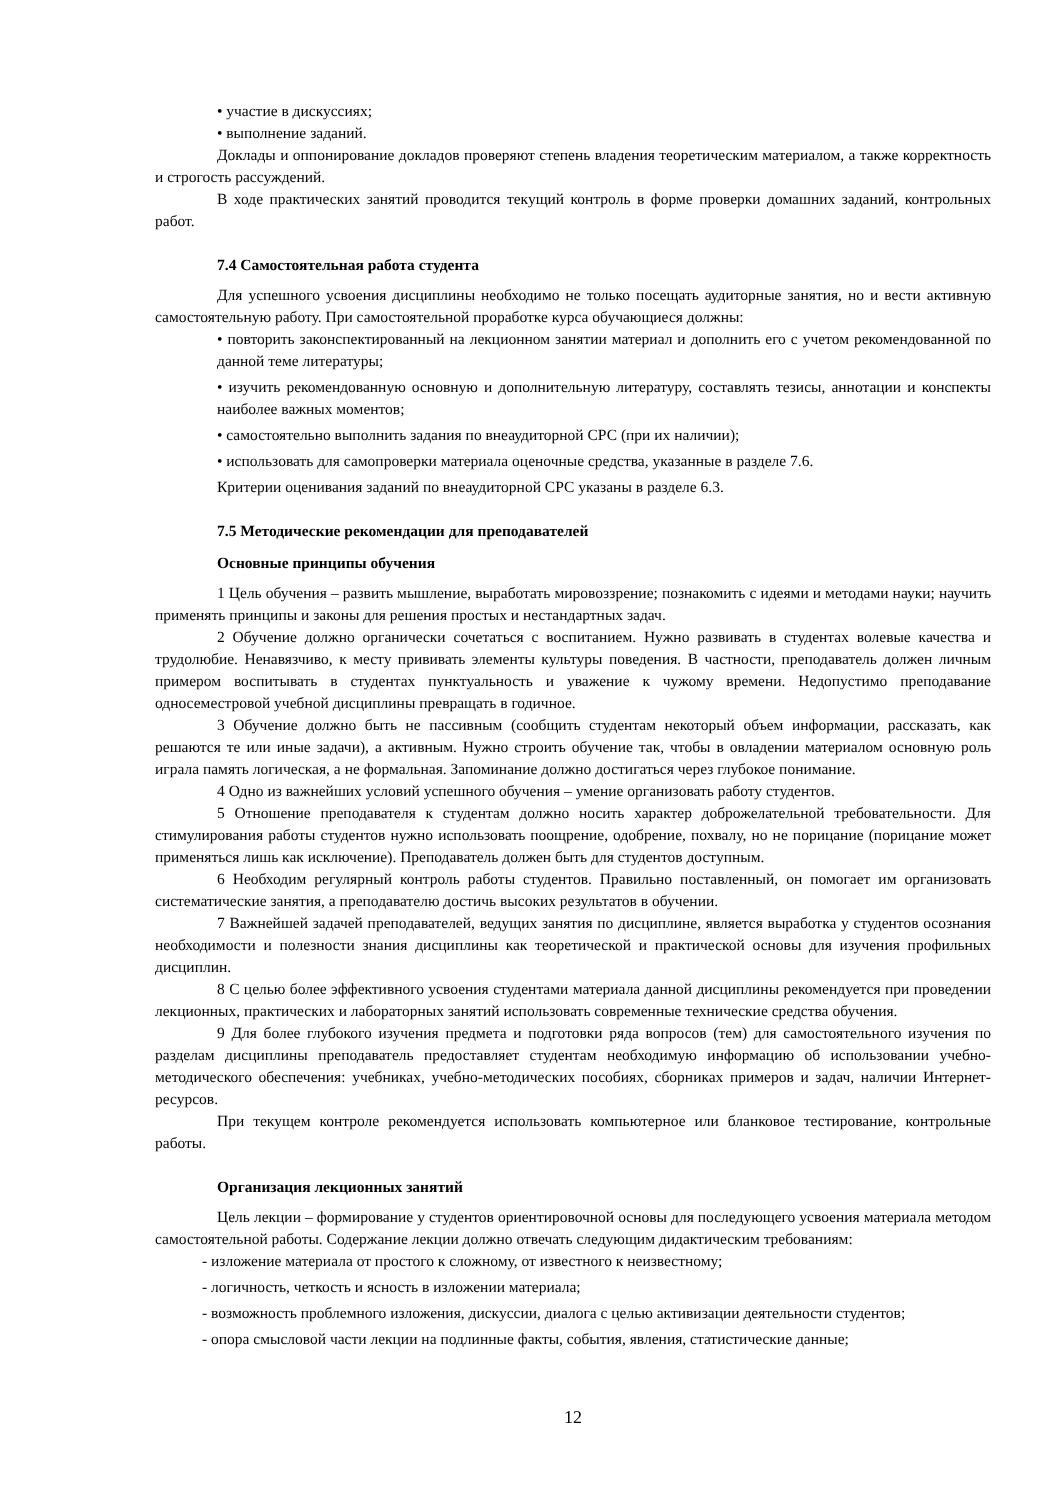• участие в дискуссиях;
• выполнение заданий.
Доклады и оппонирование докладов проверяют степень владения теоретическим материалом, а также корректность и строгость рассуждений.
В ходе практических занятий проводится текущий контроль в форме проверки домашних заданий, контрольных работ.
7.4 Самостоятельная работа студента
Для успешного усвоения дисциплины необходимо не только посещать аудиторные занятия, но и вести активную самостоятельную работу. При самостоятельной проработке курса обучающиеся должны:
• повторить законспектированный на лекционном занятии материал и дополнить его с учетом рекомендованной по данной теме литературы;
• изучить рекомендованную основную и дополнительную литературу, составлять тезисы, аннотации и конспекты наиболее важных моментов;
• самостоятельно выполнить задания по внеаудиторной СРС (при их наличии);
• использовать для самопроверки материала оценочные средства, указанные в разделе 7.6.
Критерии оценивания заданий по внеаудиторной СРС указаны в разделе 6.3.
7.5 Методические рекомендации для преподавателей
Основные принципы обучения
1 Цель обучения – развить мышление, выработать мировоззрение; познакомить с идеями и методами науки; научить применять принципы и законы для решения простых и нестандартных задач.
2 Обучение должно органически сочетаться с воспитанием. Нужно развивать в студентах волевые качества и трудолюбие. Ненавязчиво, к месту прививать элементы культуры поведения. В частности, преподаватель должен личным примером воспитывать в студентах пунктуальность и уважение к чужому времени. Недопустимо преподавание односеместровой учебной дисциплины превращать в годичное.
3 Обучение должно быть не пассивным (сообщить студентам некоторый объем информации, рассказать, как решаются те или иные задачи), а активным. Нужно строить обучение так, чтобы в овладении материалом основную роль играла память логическая, а не формальная. Запоминание должно достигаться через глубокое понимание.
4 Одно из важнейших условий успешного обучения – умение организовать работу студентов.
5 Отношение преподавателя к студентам должно носить характер доброжелательной требовательности. Для стимулирования работы студентов нужно использовать поощрение, одобрение, похвалу, но не порицание (порицание может применяться лишь как исключение). Преподаватель должен быть для студентов доступным.
6 Необходим регулярный контроль работы студентов. Правильно поставленный, он помогает им организовать систематические занятия, а преподавателю достичь высоких результатов в обучении.
7 Важнейшей задачей преподавателей, ведущих занятия по дисциплине, является выработка у студентов осознания необходимости и полезности знания дисциплины как теоретической и практической основы для изучения профильных дисциплин.
8 С целью более эффективного усвоения студентами материала данной дисциплины рекомендуется при проведении лекционных, практических и лабораторных занятий использовать современные технические средства обучения.
9 Для более глубокого изучения предмета и подготовки ряда вопросов (тем) для самостоятельного изучения по разделам дисциплины преподаватель предоставляет студентам необходимую информацию об использовании учебно-методического обеспечения: учебниках, учебно-методических пособиях, сборниках примеров и задач, наличии Интернет-ресурсов.
При текущем контроле рекомендуется использовать компьютерное или бланковое тестирование, контрольные работы.
Организация лекционных занятий
Цель лекции – формирование у студентов ориентировочной основы для последующего усвоения материала методом самостоятельной работы. Содержание лекции должно отвечать следующим дидактическим требованиям:
- изложение материала от простого к сложному, от известного к неизвестному;
- логичность, четкость и ясность в изложении материала;
- возможность проблемного изложения, дискуссии, диалога с целью активизации деятельности студентов;
- опора смысловой части лекции на подлинные факты, события, явления, статистические данные;
12